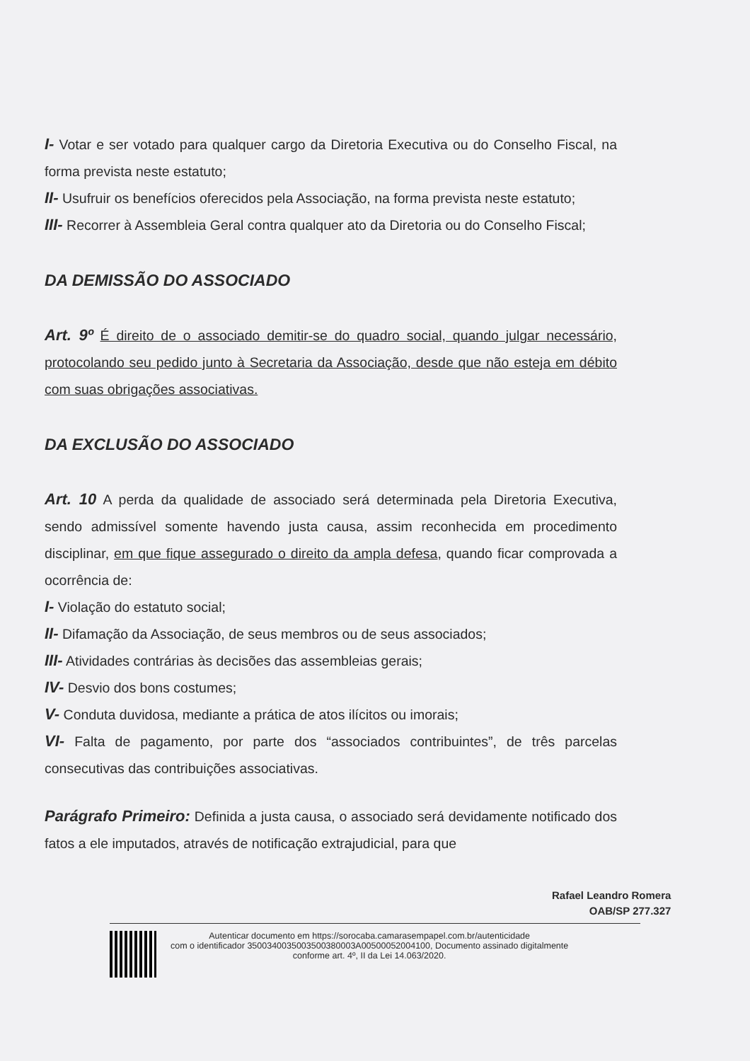I- Votar e ser votado para qualquer cargo da Diretoria Executiva ou do Conselho Fiscal, na forma prevista neste estatuto;
II- Usufruir os benefícios oferecidos pela Associação, na forma prevista neste estatuto;
III- Recorrer à Assembleia Geral contra qualquer ato da Diretoria ou do Conselho Fiscal;
DA DEMISSÃO DO ASSOCIADO
Art. 9º É direito de o associado demitir-se do quadro social, quando julgar necessário, protocolando seu pedido junto à Secretaria da Associação, desde que não esteja em débito com suas obrigações associativas.
DA EXCLUSÃO DO ASSOCIADO
Art. 10 A perda da qualidade de associado será determinada pela Diretoria Executiva, sendo admissível somente havendo justa causa, assim reconhecida em procedimento disciplinar, em que fique assegurado o direito da ampla defesa, quando ficar comprovada a ocorrência de:
I- Violação do estatuto social;
II- Difamação da Associação, de seus membros ou de seus associados;
III- Atividades contrárias às decisões das assembleias gerais;
IV- Desvio dos bons costumes;
V- Conduta duvidosa, mediante a prática de atos ilícitos ou imorais;
VI- Falta de pagamento, por parte dos “associados contribuintes”, de três parcelas consecutivas das contribuições associativas.
Parágrafo Primeiro: Definida a justa causa, o associado será devidamente notificado dos fatos a ele imputados, através de notificação extrajudicial, para que
Rafael Leandro Romera
OAB/SP 277.327
Autenticar documento em https://sorocaba.camarasempapel.com.br/autenticidade
com o identificador 3500340035003500380003A00500052004100, Documento assinado digitalmente
conforme art. 4º, II da Lei 14.063/2020.